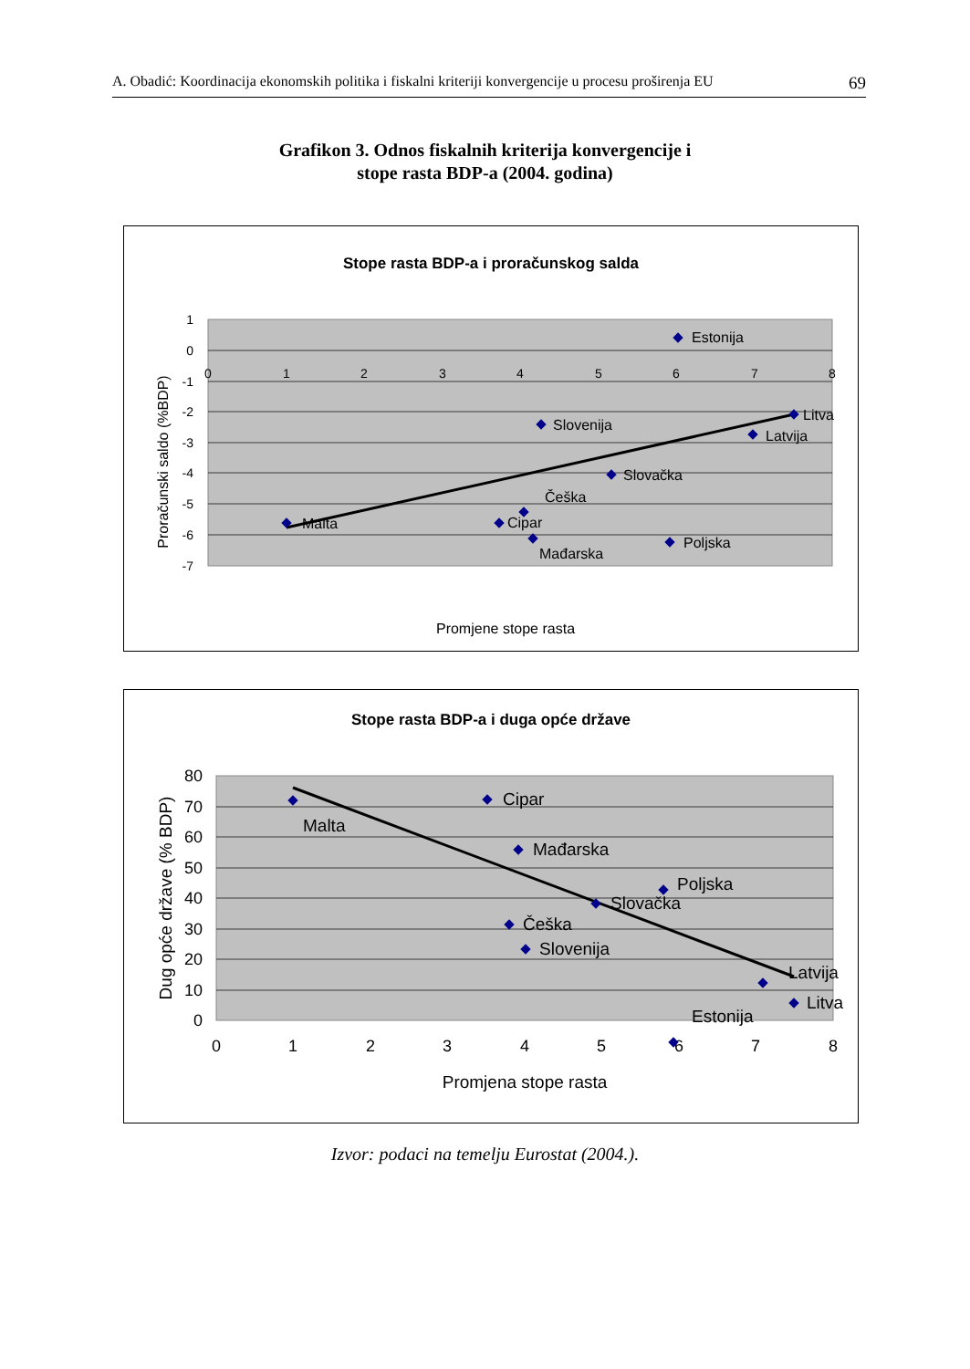A. Obadić: Koordinacija ekonomskih politika i fiskalni kriteriji konvergencije u procesu proširenja EU 69
Grafikon 3. Odnos fiskalnih kriterija konvergencije i
stope rasta BDP-a (2004. godina)
Stope rasta BDP-a i proračunskog salda
1
0
-1
-2
-3
-4
-5
-6
-7
0
1
2
3
4
5
6
7
8
Estonija
Litva
Slovenija
Latvija
Slovačka
Češka
Malta
Cipar
Mađarska
Poljska
Promjene stope rasta
Proračunski saldo (%BDP)
Stope rasta BDP-a i duga opće države
80
70
60
50
40
30
20
10
0
0
1
2
3
4
5
6
7
8
Malta
Cipar
Mađarska
Poljska
Slovačka
Češka
Slovenija
Latvija
Litva
Estonija
Promjena stope rasta
Dug opće države (% BDP)
Izvor: podaci na temelju Eurostat (2004.).